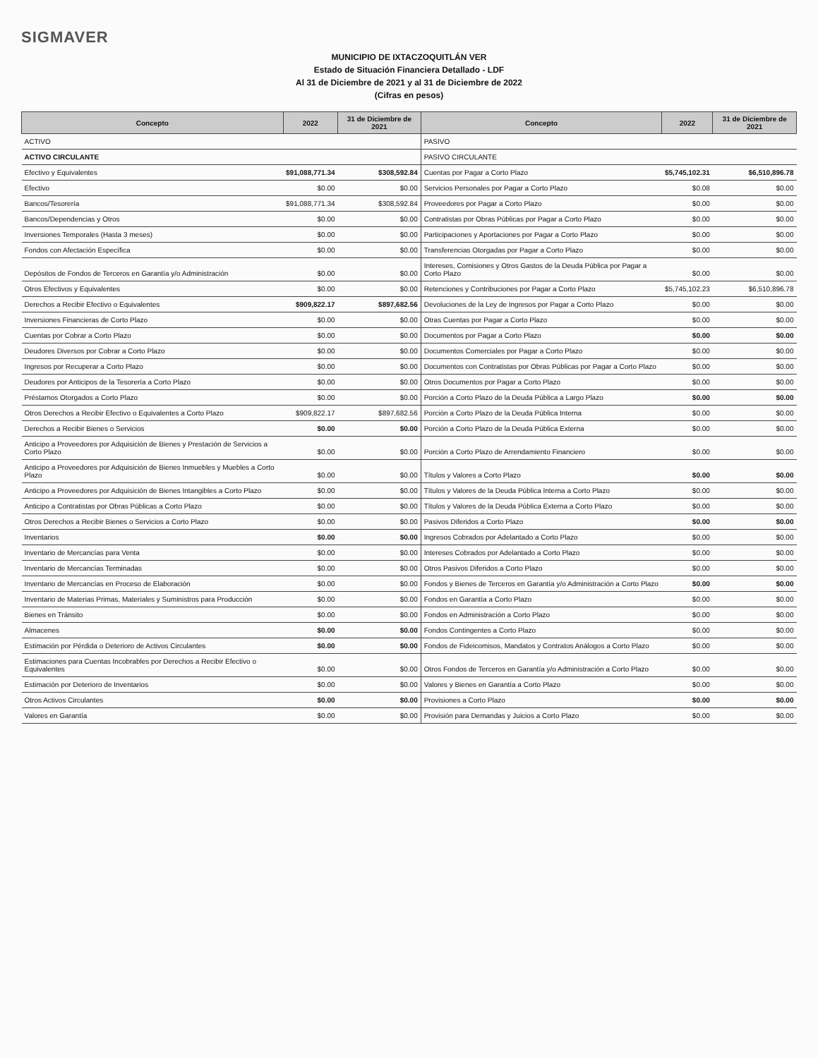SIGMAVER
MUNICIPIO DE IXTACZOQUITLÁN VER
Estado de Situación Financiera Detallado - LDF
Al 31 de Diciembre de 2021 y al 31 de Diciembre de 2022
(Cifras en pesos)
| Concepto | 2022 | 31 de Diciembre de 2021 | Concepto | 2022 | 31 de Diciembre de 2021 |
| --- | --- | --- | --- | --- | --- |
| ACTIVO | | | PASIVO | | |
| ACTIVO CIRCULANTE | | | PASIVO CIRCULANTE | | |
| Efectivo y Equivalentes | $91,088,771.34 | $308,592.84 | Cuentas por Pagar a Corto Plazo | $5,745,102.31 | $6,510,896.78 |
| Efectivo | $0.00 | $0.00 | Servicios Personales por Pagar a Corto Plazo | $0.08 | $0.00 |
| Bancos/Tesorería | $91,088,771.34 | $308,592.84 | Proveedores por Pagar a Corto Plazo | $0.00 | $0.00 |
| Bancos/Dependencias y Otros | $0.00 | $0.00 | Contratistas por Obras Públicas por Pagar a Corto Plazo | $0.00 | $0.00 |
| Inversiones Temporales (Hasta 3 meses) | $0.00 | $0.00 | Participaciones y Aportaciones por Pagar a Corto Plazo | $0.00 | $0.00 |
| Fondos con Afectación Específica | $0.00 | $0.00 | Transferencias Otorgadas por Pagar a Corto Plazo | $0.00 | $0.00 |
| Depósitos de Fondos de Terceros en Garantía y/o Administración | $0.00 | $0.00 | Intereses, Comisiones y Otros Gastos de la Deuda Pública por Pagar a Corto Plazo | $0.00 | $0.00 |
| Otros Efectivos y Equivalentes | $0.00 | $0.00 | Retenciones y Contribuciones por Pagar a Corto Plazo | $5,745,102.23 | $6,510,896.78 |
| Derechos a Recibir Efectivo o Equivalentes | $909,822.17 | $897,682.56 | Devoluciones de la Ley de Ingresos por Pagar a Corto Plazo | $0.00 | $0.00 |
| Inversiones Financieras de Corto Plazo | $0.00 | $0.00 | Otras Cuentas por Pagar a Corto Plazo | $0.00 | $0.00 |
| Cuentas por Cobrar a Corto Plazo | $0.00 | $0.00 | Documentos por Pagar a Corto Plazo | $0.00 | $0.00 |
| Deudores Diversos por Cobrar a Corto Plazo | $0.00 | $0.00 | Documentos Comerciales por Pagar a Corto Plazo | $0.00 | $0.00 |
| Ingresos por Recuperar a Corto Plazo | $0.00 | $0.00 | Documentos con Contratistas por Obras Públicas por Pagar a Corto Plazo | $0.00 | $0.00 |
| Deudores por Anticipos de la Tesorería a Corto Plazo | $0.00 | $0.00 | Otros Documentos por Pagar a Corto Plazo | $0.00 | $0.00 |
| Préstamos Otorgados a Corto Plazo | $0.00 | $0.00 | Porción a Corto Plazo de la Deuda Pública a Largo Plazo | $0.00 | $0.00 |
| Otros Derechos a Recibir Efectivo o Equivalentes a Corto Plazo | $909,822.17 | $897,682.56 | Porción a Corto Plazo de la Deuda Pública Interna | $0.00 | $0.00 |
| Derechos a Recibir Bienes o Servicios | $0.00 | $0.00 | Porción a Corto Plazo de la Deuda Pública Externa | $0.00 | $0.00 |
| Anticipo a Proveedores por Adquisición de Bienes y Prestación de Servicios a Corto Plazo | $0.00 | $0.00 | Porción a Corto Plazo de Arrendamiento Financiero | $0.00 | $0.00 |
| Anticipo a Proveedores por Adquisición de Bienes Inmuebles y Muebles a Corto Plazo | $0.00 | $0.00 | Títulos y Valores a Corto Plazo | $0.00 | $0.00 |
| Anticipo a Proveedores por Adquisición de Bienes Intangibles a Corto Plazo | $0.00 | $0.00 | Títulos y Valores de la Deuda Pública Interna a Corto Plazo | $0.00 | $0.00 |
| Anticipo a Contratistas por Obras Públicas a Corto Plazo | $0.00 | $0.00 | Títulos y Valores de la Deuda Pública Externa a Corto Plazo | $0.00 | $0.00 |
| Otros Derechos a Recibir Bienes o Servicios a Corto Plazo | $0.00 | $0.00 | Pasivos Diferidos a Corto Plazo | $0.00 | $0.00 |
| Inventarios | $0.00 | $0.00 | Ingresos Cobrados por Adelantado a Corto Plazo | $0.00 | $0.00 |
| Inventario de Mercancías para Venta | $0.00 | $0.00 | Intereses Cobrados por Adelantado a Corto Plazo | $0.00 | $0.00 |
| Inventario de Mercancías Terminadas | $0.00 | $0.00 | Otros Pasivos Diferidos a Corto Plazo | $0.00 | $0.00 |
| Inventario de Mercancías en Proceso de Elaboración | $0.00 | $0.00 | Fondos y Bienes de Terceros en Garantía y/o Administración a Corto Plazo | $0.00 | $0.00 |
| Inventario de Materias Primas, Materiales y Suministros para Producción | $0.00 | $0.00 | Fondos en Garantía a Corto Plazo | $0.00 | $0.00 |
| Bienes en Tránsito | $0.00 | $0.00 | Fondos en Administración a Corto Plazo | $0.00 | $0.00 |
| Almacenes | $0.00 | $0.00 | Fondos Contingentes a Corto Plazo | $0.00 | $0.00 |
| Estimación por Pérdida o Deterioro de Activos Circulantes | $0.00 | $0.00 | Fondos de Fideicomisos, Mandatos y Contratos Análogos a Corto Plazo | $0.00 | $0.00 |
| Estimaciones para Cuentas Incobrables por Derechos a Recibir Efectivo o Equivalentes | $0.00 | $0.00 | Otros Fondos de Terceros en Garantía y/o Administración a Corto Plazo | $0.00 | $0.00 |
| Estimación por Deterioro de Inventarios | $0.00 | $0.00 | Valores y Bienes en Garantía a Corto Plazo | $0.00 | $0.00 |
| Otros Activos Circulantes | $0.00 | $0.00 | Provisiones a Corto Plazo | $0.00 | $0.00 |
| Valores en Garantía | $0.00 | $0.00 | Provisión para Demandas y Juicios a Corto Plazo | $0.00 | $0.00 |